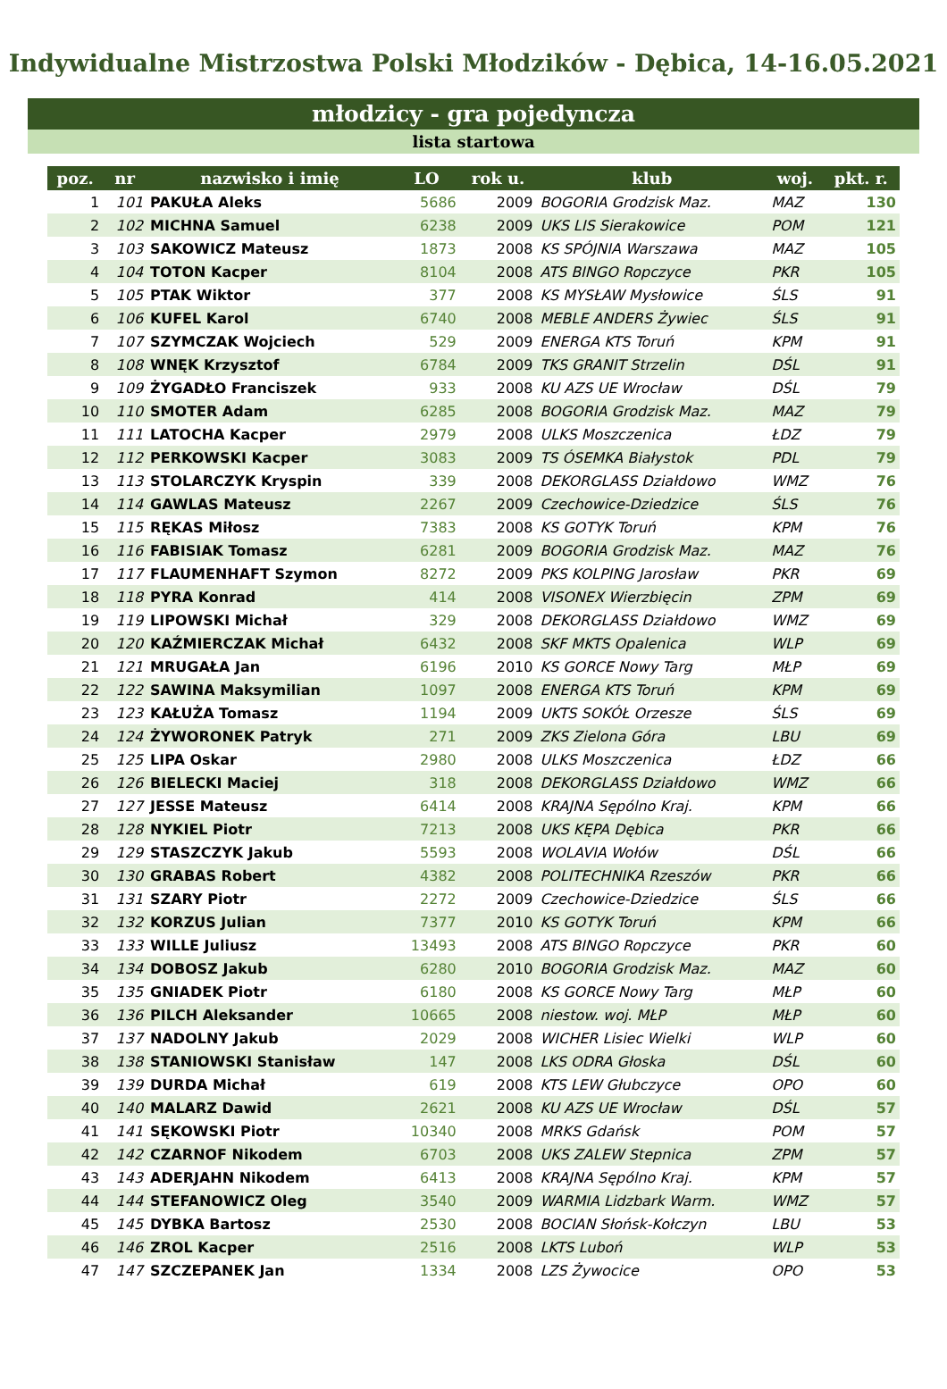Indywidualne Mistrzostwa Polski Młodzików - Dębica, 14-16.05.2021
młodzicy - gra pojedyncza
lista startowa
| poz. | nr | nazwisko i imię | LO | rok u. | klub | woj. | pkt. r. |
| --- | --- | --- | --- | --- | --- | --- | --- |
| 1 | 101 | PAKUŁA Aleks | 5686 | 2009 | BOGORIA Grodzisk Maz. | MAZ | 130 |
| 2 | 102 | MICHNA Samuel | 6238 | 2009 | UKS LIS Sierakowice | POM | 121 |
| 3 | 103 | SAKOWICZ Mateusz | 1873 | 2008 | KS SPÓJNIA Warszawa | MAZ | 105 |
| 4 | 104 | TOTON Kacper | 8104 | 2008 | ATS BINGO Ropczyce | PKR | 105 |
| 5 | 105 | PTAK Wiktor | 377 | 2008 | KS MYSŁAW Mysłowice | ŚLS | 91 |
| 6 | 106 | KUFEL Karol | 6740 | 2008 | MEBLE ANDERS Żywiec | ŚLS | 91 |
| 7 | 107 | SZYMCZAK Wojciech | 529 | 2009 | ENERGA KTS Toruń | KPM | 91 |
| 8 | 108 | WNĘK Krzysztof | 6784 | 2009 | TKS GRANIT Strzelin | DŚL | 91 |
| 9 | 109 | ŻYGADŁO Franciszek | 933 | 2008 | KU AZS UE Wrocław | DŚL | 79 |
| 10 | 110 | SMOTER Adam | 6285 | 2008 | BOGORIA Grodzisk Maz. | MAZ | 79 |
| 11 | 111 | LATOCHA Kacper | 2979 | 2008 | ULKS Moszczenica | ŁDZ | 79 |
| 12 | 112 | PERKOWSKI Kacper | 3083 | 2009 | TS ÓSEMKA Białystok | PDL | 79 |
| 13 | 113 | STOLARCZYK Kryspin | 339 | 2008 | DEKORGLASS Działdowo | WMZ | 76 |
| 14 | 114 | GAWLAS Mateusz | 2267 | 2009 | Czechowice-Dziedzice | ŚLS | 76 |
| 15 | 115 | RĘKAS Miłosz | 7383 | 2008 | KS GOTYK Toruń | KPM | 76 |
| 16 | 116 | FABISIAK Tomasz | 6281 | 2009 | BOGORIA Grodzisk Maz. | MAZ | 76 |
| 17 | 117 | FLAUMENHAFT Szymon | 8272 | 2009 | PKS KOLPING Jarosław | PKR | 69 |
| 18 | 118 | PYRA Konrad | 414 | 2008 | VISONEX Wierzbięcin | ZPM | 69 |
| 19 | 119 | LIPOWSKI Michał | 329 | 2008 | DEKORGLASS Działdowo | WMZ | 69 |
| 20 | 120 | KAŹMIERCZAK Michał | 6432 | 2008 | SKF MKTS Opalenica | WLP | 69 |
| 21 | 121 | MRUGAŁA Jan | 6196 | 2010 | KS GORCE Nowy Targ | MŁP | 69 |
| 22 | 122 | SAWINA Maksymilian | 1097 | 2008 | ENERGA KTS Toruń | KPM | 69 |
| 23 | 123 | KAŁUŻA Tomasz | 1194 | 2009 | UKTS SOKÓŁ Orzesze | ŚLS | 69 |
| 24 | 124 | ŻYWORONEK Patryk | 271 | 2009 | ZKS Zielona Góra | LBU | 69 |
| 25 | 125 | LIPA Oskar | 2980 | 2008 | ULKS Moszczenica | ŁDZ | 66 |
| 26 | 126 | BIELECKI Maciej | 318 | 2008 | DEKORGLASS Działdowo | WMZ | 66 |
| 27 | 127 | JESSE Mateusz | 6414 | 2008 | KRAJNA Sępólno Kraj. | KPM | 66 |
| 28 | 128 | NYKIEL Piotr | 7213 | 2008 | UKS KĘPA Dębica | PKR | 66 |
| 29 | 129 | STASZCZYK Jakub | 5593 | 2008 | WOLAVIA Wołów | DŚL | 66 |
| 30 | 130 | GRABAS Robert | 4382 | 2008 | POLITECHNIKA Rzeszów | PKR | 66 |
| 31 | 131 | SZARY Piotr | 2272 | 2009 | Czechowice-Dziedzice | ŚLS | 66 |
| 32 | 132 | KORZUS Julian | 7377 | 2010 | KS GOTYK Toruń | KPM | 66 |
| 33 | 133 | WILLE Juliusz | 13493 | 2008 | ATS BINGO Ropczyce | PKR | 60 |
| 34 | 134 | DOBOSZ Jakub | 6280 | 2010 | BOGORIA Grodzisk Maz. | MAZ | 60 |
| 35 | 135 | GNIADEK Piotr | 6180 | 2008 | KS GORCE Nowy Targ | MŁP | 60 |
| 36 | 136 | PILCH Aleksander | 10665 | 2008 | niestow. woj. MŁP | MŁP | 60 |
| 37 | 137 | NADOLNY Jakub | 2029 | 2008 | WICHER Lisiec Wielki | WLP | 60 |
| 38 | 138 | STANIOWSKI Stanisław | 147 | 2008 | LKS ODRA Głoska | DŚL | 60 |
| 39 | 139 | DURDA Michał | 619 | 2008 | KTS LEW Głubczyce | OPO | 60 |
| 40 | 140 | MALARZ Dawid | 2621 | 2008 | KU AZS UE Wrocław | DŚL | 57 |
| 41 | 141 | SĘKOWSKI Piotr | 10340 | 2008 | MRKS Gdańsk | POM | 57 |
| 42 | 142 | CZARNOF Nikodem | 6703 | 2008 | UKS ZALEW Stepnica | ZPM | 57 |
| 43 | 143 | ADERJAHN Nikodem | 6413 | 2008 | KRAJNA Sępólno Kraj. | KPM | 57 |
| 44 | 144 | STEFANOWICZ Oleg | 3540 | 2009 | WARMIA Lidzbark Warm. | WMZ | 57 |
| 45 | 145 | DYBKA Bartosz | 2530 | 2008 | BOCIAN Słońsk-Kołczyn | LBU | 53 |
| 46 | 146 | ZROL Kacper | 2516 | 2008 | LKTS Luboń | WLP | 53 |
| 47 | 147 | SZCZEPANEK Jan | 1334 | 2008 | LZS Żywocice | OPO | 53 |